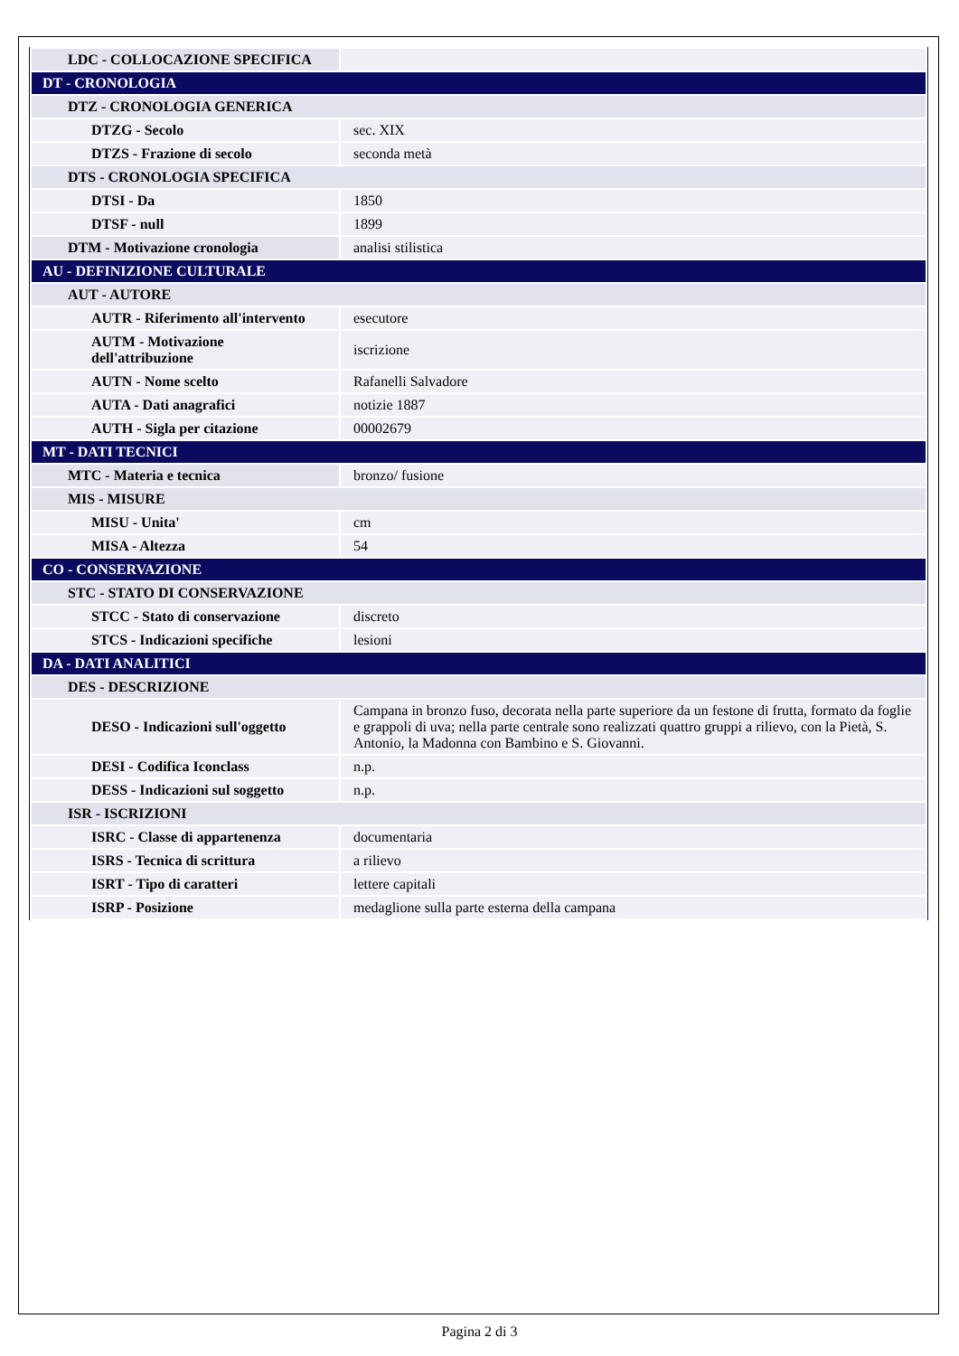| LDC - COLLOCAZIONE SPECIFICA | |
| DT - CRONOLOGIA | |
| DTZ - CRONOLOGIA GENERICA | |
| DTZG - Secolo | sec. XIX |
| DTZS - Frazione di secolo | seconda metà |
| DTS - CRONOLOGIA SPECIFICA | |
| DTSI - Da | 1850 |
| DTSF - null | 1899 |
| DTM - Motivazione cronologia | analisi stilistica |
| AU - DEFINIZIONE CULTURALE | |
| AUT - AUTORE | |
| AUTR - Riferimento all'intervento | esecutore |
| AUTM - Motivazione dell'attribuzione | iscrizione |
| AUTN - Nome scelto | Rafanelli Salvadore |
| AUTA - Dati anagrafici | notizie 1887 |
| AUTH - Sigla per citazione | 00002679 |
| MT - DATI TECNICI | |
| MTC - Materia e tecnica | bronzo/ fusione |
| MIS - MISURE | |
| MISU - Unita' | cm |
| MISA - Altezza | 54 |
| CO - CONSERVAZIONE | |
| STC - STATO DI CONSERVAZIONE | |
| STCC - Stato di conservazione | discreto |
| STCS - Indicazioni specifiche | lesioni |
| DA - DATI ANALITICI | |
| DES - DESCRIZIONE | |
| DESO - Indicazioni sull'oggetto | Campana in bronzo fuso, decorata nella parte superiore da un festone di frutta, formato da foglie e grappoli di uva; nella parte centrale sono realizzati quattro gruppi a rilievo, con la Pietà, S. Antonio, la Madonna con Bambino e S. Giovanni. |
| DESI - Codifica Iconclass | n.p. |
| DESS - Indicazioni sul soggetto | n.p. |
| ISR - ISCRIZIONI | |
| ISRC - Classe di appartenenza | documentaria |
| ISRS - Tecnica di scrittura | a rilievo |
| ISRT - Tipo di caratteri | lettere capitali |
| ISRP - Posizione | medaglione sulla parte esterna della campana |
Pagina 2 di 3